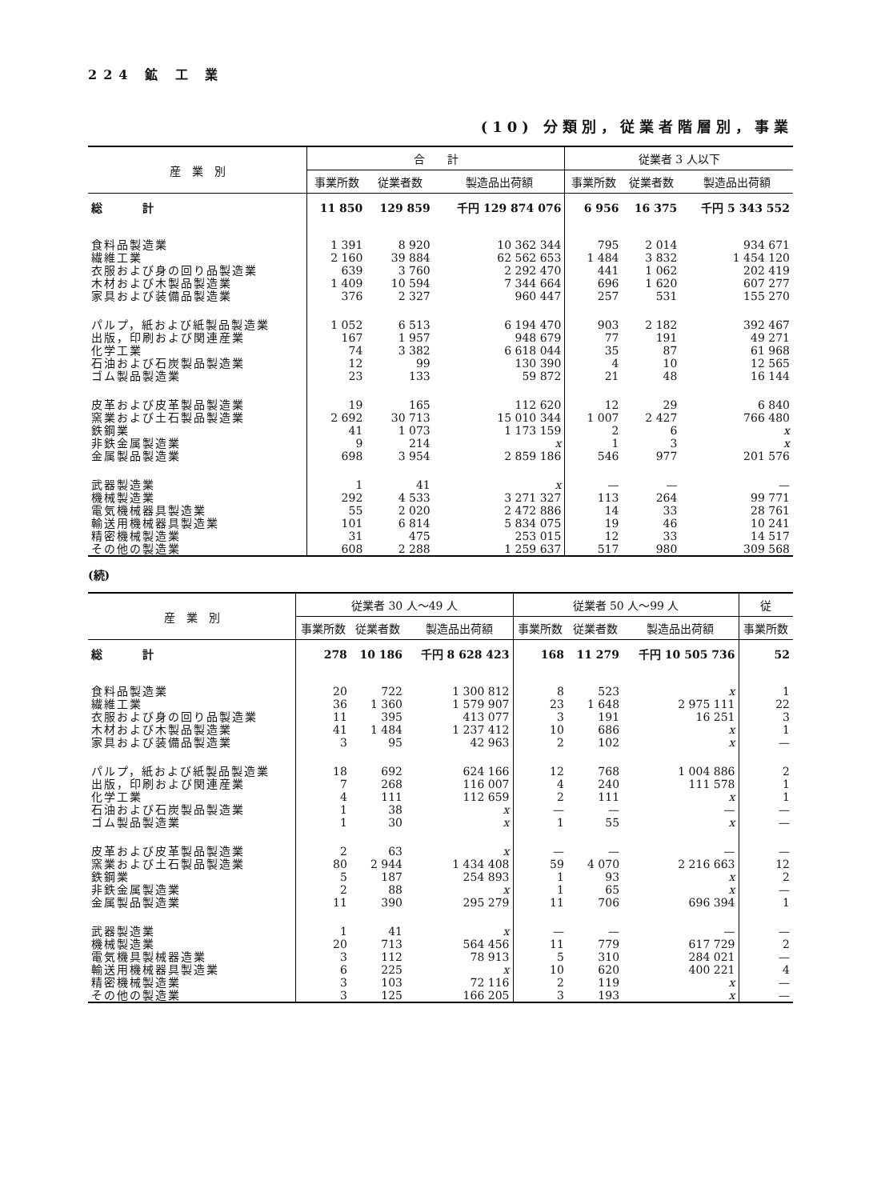224 鉱 工 業
(10) 分類別，従業者階層別，事業
| 産 業 別 | 合 計 | | | 従業者 3 人以下 | | |
| --- | --- | --- | --- | --- | --- | --- |
| | 事業所数 | 従業者数 | 製造品出荷額 | 事業所数 | 従業者数 | 製造品出荷額 |
| 総 計 | 11 850 | 129 859 | 千円 129 874 076 | 6 956 | 16 375 | 千円 5 343 552 |
| 食料品製造業 | 1 391 | 8 920 | 10 362 344 | 795 | 2 014 | 934 671 |
| 繊維工業 | 2 160 | 39 884 | 62 562 653 | 1 484 | 3 832 | 1 454 120 |
| 衣服および身の回り品製造業 | 639 | 3 760 | 2 292 470 | 441 | 1 062 | 202 419 |
| 木材および木製品製造業 | 1 409 | 10 594 | 7 344 664 | 696 | 1 620 | 607 277 |
| 家具および装備品製造業 | 376 | 2 327 | 960 447 | 257 | 531 | 155 270 |
| パルプ，紙および紙製品製造業 | 1 052 | 6 513 | 6 194 470 | 903 | 2 182 | 392 467 |
| 出版，印刷および関連産業 | 167 | 1 957 | 948 679 | 77 | 191 | 49 271 |
| 化学工業 | 74 | 3 382 | 6 618 044 | 35 | 87 | 61 968 |
| 石油および石炭製品製造業 | 12 | 99 | 130 390 | 4 | 10 | 12 565 |
| ゴム製品製造業 | 23 | 133 | 59 872 | 21 | 48 | 16 144 |
| 皮革および皮革製品製造業 | 19 | 165 | 112 620 | 12 | 29 | 6 840 |
| 窯業および土石製品製造業 | 2 692 | 30 713 | 15 010 344 | 1 007 | 2 427 | 766 480 |
| 鉄鋼業 | 41 | 1 073 | 1 173 159 | 2 | 6 | x |
| 非鉄金属製造業 | 9 | 214 | x | 1 | 3 | x |
| 金属製品製造業 | 698 | 3 954 | 2 859 186 | 546 | 977 | 201 576 |
| 武器製造業 | 1 | 41 | x | — | — | — |
| 機械製造業 | 292 | 4 533 | 3 271 327 | 113 | 264 | 99 771 |
| 電気機械器具製造業 | 55 | 2 020 | 2 472 886 | 14 | 33 | 28 761 |
| 輸送用機械器具製造業 | 101 | 6 814 | 5 834 075 | 19 | 46 | 10 241 |
| 精密機械製造業 | 31 | 475 | 253 015 | 12 | 33 | 14 517 |
| その他の製造業 | 608 | 2 288 | 1 259 637 | 517 | 980 | 309 568 |
(続)
| 産 業 別 | 従業者 30 人～49 人 | | | 従業者 50 人～99 人 | | | 従 |
| --- | --- | --- | --- | --- | --- | --- | --- |
| | 事業所数 | 従業者数 | 製造品出荷額 | 事業所数 | 従業者数 | 製造品出荷額 | 事業所数 |
| 総 計 | 278 | 10 186 | 千円 8 628 423 | 168 | 11 279 | 千円 10 505 736 | 52 |
| 食料品製造業 | 20 | 722 | 1 300 812 | 8 | 523 | x | 1 |
| 繊維工業 | 36 | 1 360 | 1 579 907 | 23 | 1 648 | 2 975 111 | 22 |
| 衣服および身の回り品製造業 | 11 | 395 | 413 077 | 3 | 191 | 16 251 | 3 |
| 木材および木製品製造業 | 41 | 1 484 | 1 237 412 | 10 | 686 | x | 1 |
| 家具および装備品製造業 | 3 | 95 | 42 963 | 2 | 102 | x | — |
| パルプ，紙および紙製品製造業 | 18 | 692 | 624 166 | 12 | 768 | 1 004 886 | 2 |
| 出版，印刷および関連産業 | 7 | 268 | 116 007 | 4 | 240 | 111 578 | 1 |
| 化学工業 | 4 | 111 | 112 659 | 2 | 111 | x | 1 |
| 石油および石炭製品製造業 | 1 | 38 | x | — | — | — | — |
| ゴム製品製造業 | 1 | 30 | x | 1 | 55 | x | — |
| 皮革および皮革製品製造業 | 2 | 63 | x | — | — | — | — |
| 窯業および土石製品製造業 | 80 | 2 944 | 1 434 408 | 59 | 4 070 | 2 216 663 | 12 |
| 鉄鋼業 | 5 | 187 | 254 893 | 1 | 93 | x | 2 |
| 非鉄金属製造業 | 2 | 88 | x | 1 | 65 | x | — |
| 金属製品製造業 | 11 | 390 | 295 279 | 11 | 706 | 696 394 | 1 |
| 武器製造業 | 1 | 41 | x | — | — | — | — |
| 機械製造業 | 20 | 713 | 564 456 | 11 | 779 | 617 729 | 2 |
| 電気機具製械器造業 | 3 | 112 | 78 913 | 5 | 310 | 284 021 | — |
| 輸送用機械器具製造業 | 6 | 225 | x | 10 | 620 | 400 221 | 4 |
| 精密機械製造業 | 3 | 103 | 72 116 | 2 | 119 | x | — |
| その他の製造業 | 3 | 125 | 166 205 | 3 | 193 | x | — |